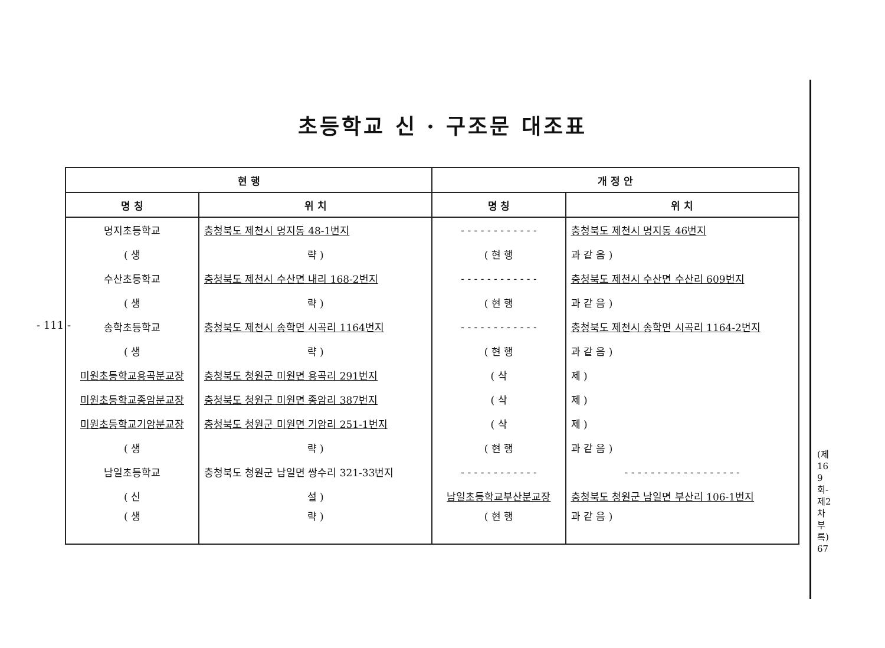초등학교 신 · 구조문 대조표
- 111 -
(제169회-제2차부록) 67
| 현 행 | | 개 정 안 | |
| --- | --- | --- | --- |
| 명 칭 | 위 치 | 명 칭 | 위 치 |
| 명지초등학교 | 충청북도 제천시 명지동 48-1번지 | - - - - - - - - - - - - | 충청북도 제천시 명지동 46번지 |
| ( 생 | 략 ) | ( 현 행 | 과 같 음 ) |
| 수산초등학교 | 충청북도 제천시 수산면 내리 168-2번지 | - - - - - - - - - - - - | 충청북도 제천시 수산면 수산리 609번지 |
| ( 생 | 략 ) | ( 현 행 | 과 같 음 ) |
| 송학초등학교 | 충청북도 제천시 송학면 시곡리 1164번지 | - - - - - - - - - - - - | 충청북도 제천시 송학면 시곡리 1164-2번지 |
| ( 생 | 략 ) | ( 현 행 | 과 같 음 ) |
| 미원초등학교용곡분교장 | 충청북도 청원군 미원면 용곡리 291번지 | ( 삭 | 제 ) |
| 미원초등학교종암분교장 | 충청북도 청원군 미원면 종암리 387번지 | ( 삭 | 제 ) |
| 미원초등학교기암분교장 | 충청북도 청원군 미원면 기암리 251-1번지 | ( 삭 | 제 ) |
| ( 생 | 략 ) | ( 현 행 | 과 같 음 ) |
| 남일초등학교 | 충청북도 청원군 남일면 쌍수리 321-33번지 | - - - - - - - - - - - - | - - - - - - - - - - - - - - - - - - |
| ( 신 | 설 ) | 남일초등학교부산분교장 | 충청북도 청원군 남일면 부산리 106-1번지 |
| ( 생 | 략 ) | ( 현 행 | 과 같 음 ) |